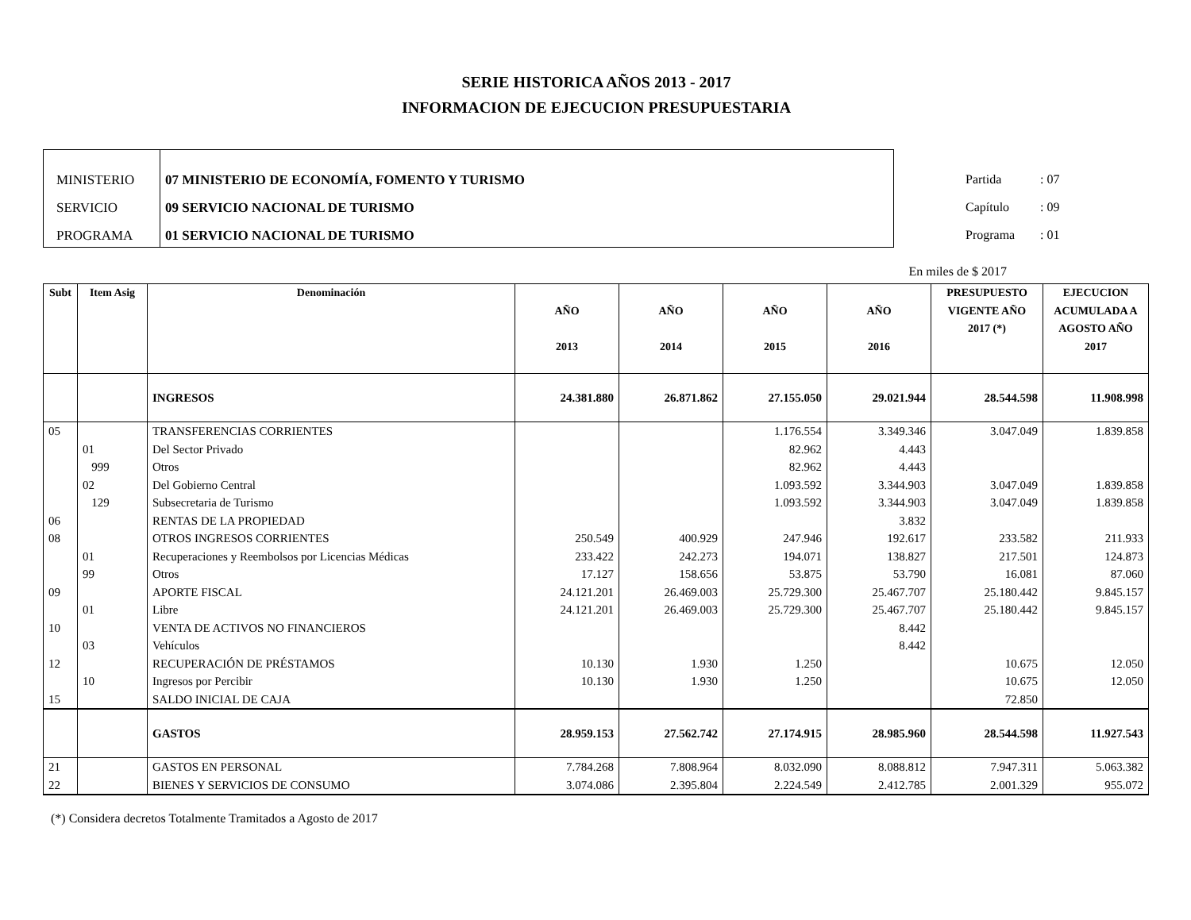SERIE HISTORICA AÑOS 2013 - 2017
INFORMACION DE EJECUCION PRESUPUESTARIA
MINISTERIO
SERVICIO
PROGRAMA
07 MINISTERIO DE ECONOMÍA, FOMENTO Y TURISMO
09 SERVICIO NACIONAL DE TURISMO
01 SERVICIO NACIONAL DE TURISMO
Partida : 07
Capítulo : 09
Programa : 01
En miles de $ 2017
| Subt | Item Asig | Denominación | AÑO 2013 | AÑO 2014 | AÑO 2015 | AÑO 2016 | PRESUPUESTO VIGENTE AÑO 2017 (*) | EJECUCION ACUMULADA A AGOSTO AÑO 2017 |
| --- | --- | --- | --- | --- | --- | --- | --- | --- |
| | | INGRESOS | 24.381.880 | 26.871.862 | 27.155.050 | 29.021.944 | 28.544.598 | 11.908.998 |
| 05 | | TRANSFERENCIAS CORRIENTES | | | 1.176.554 | 3.349.346 | 3.047.049 | 1.839.858 |
| | 01 | Del Sector Privado | | | 82.962 | 4.443 | | |
| | 999 | Otros | | | 82.962 | 4.443 | | |
| | 02 | Del Gobierno Central | | | 1.093.592 | 3.344.903 | 3.047.049 | 1.839.858 |
| | 129 | Subsecretaria de Turismo | | | 1.093.592 | 3.344.903 | 3.047.049 | 1.839.858 |
| 06 | | RENTAS DE LA PROPIEDAD | | | | 3.832 | | |
| 08 | | OTROS INGRESOS CORRIENTES | 250.549 | 400.929 | 247.946 | 192.617 | 233.582 | 211.933 |
| | 01 | Recuperaciones y Reembolsos por Licencias Médicas | 233.422 | 242.273 | 194.071 | 138.827 | 217.501 | 124.873 |
| | 99 | Otros | 17.127 | 158.656 | 53.875 | 53.790 | 16.081 | 87.060 |
| 09 | | APORTE FISCAL | 24.121.201 | 26.469.003 | 25.729.300 | 25.467.707 | 25.180.442 | 9.845.157 |
| | 01 | Libre | 24.121.201 | 26.469.003 | 25.729.300 | 25.467.707 | 25.180.442 | 9.845.157 |
| 10 | | VENTA DE ACTIVOS NO FINANCIEROS | | | | 8.442 | | |
| | 03 | Vehículos | | | | 8.442 | | |
| 12 | | RECUPERACIÓN DE PRÉSTAMOS | 10.130 | 1.930 | 1.250 | | 10.675 | 12.050 |
| | 10 | Ingresos por Percibir | 10.130 | 1.930 | 1.250 | | 10.675 | 12.050 |
| 15 | | SALDO INICIAL DE CAJA | | | | | 72.850 | |
| | | GASTOS | 28.959.153 | 27.562.742 | 27.174.915 | 28.985.960 | 28.544.598 | 11.927.543 |
| 21 | | GASTOS EN PERSONAL | 7.784.268 | 7.808.964 | 8.032.090 | 8.088.812 | 7.947.311 | 5.063.382 |
| 22 | | BIENES Y SERVICIOS DE CONSUMO | 3.074.086 | 2.395.804 | 2.224.549 | 2.412.785 | 2.001.329 | 955.072 |
(*) Considera decretos Totalmente Tramitados a Agosto de 2017